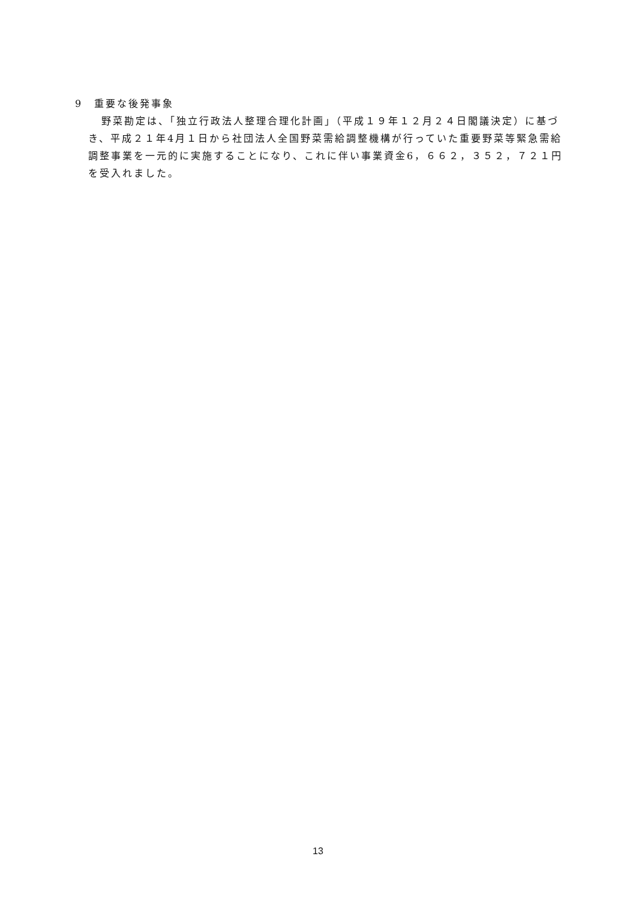9　重要な後発事象
野菜勘定は、「独立行政法人整理合理化計画」（平成１９年１２月２４日閣議決定）に基づき、平成２１年4月１日から社団法人全国野菜需給調整機構が行っていた重要野菜等緊急需給調整事業を一元的に実施することになり、これに伴い事業資金6，６６２，３５２，７２１円を受入れました。
13